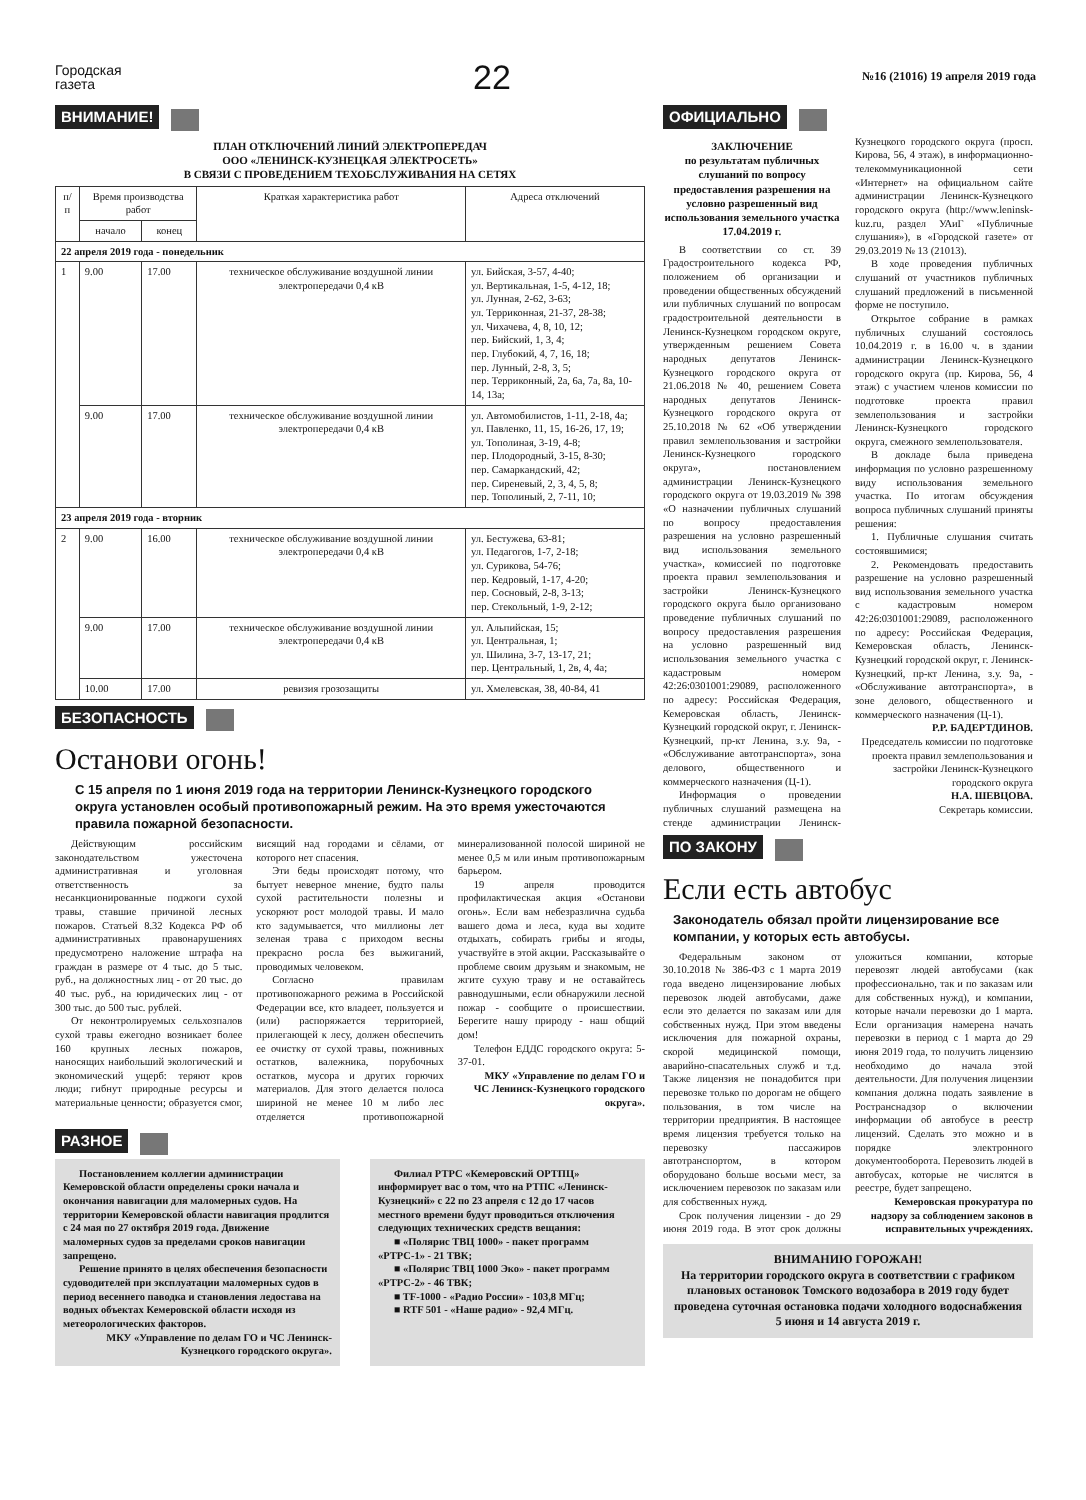Городская
газета
22
№16 (21016) 19 апреля 2019 года
ВНИМАНИЕ!
ПЛАН ОТКЛЮЧЕНИЙ ЛИНИЙ ЭЛЕКТРОПЕРЕДАЧ
ООО «ЛЕНИНСК-КУЗНЕЦКАЯ ЭЛЕКТРОСЕТЬ»
В СВЯЗИ С ПРОВЕДЕНИЕМ ТЕХОБСЛУЖИВАНИЯ НА СЕТЯХ
| п/п | Время производства работ | | Краткая характеристика работ | Адреса отключений |
| --- | --- | --- | --- | --- |
| | начало | конец | | |
| 22 апреля 2019 года - понедельник | | | | |
| 1 | 9.00 | 17.00 | техническое обслуживание воздушной линии электропередачи 0,4 кВ | ул. Бийская, 3-57, 4-40; ул. Вертикальная, 1-5, 4-12, 18; ул. Лунная, 2-62, 3-63; ул. Терриконная, 21-37, 28-38; ул. Чихачева, 4, 8, 10, 12; пер. Бийский, 1, 3, 4; пер. Глубокий, 4, 7, 16, 18; пер. Лунный, 2-8, 3, 5; пер. Терриконный, 2а, 6а, 7а, 8а, 10-14, 13а; |
| | 9.00 | 17.00 | техническое обслуживание воздушной линии электропередачи 0,4 кВ | ул. Автомобилистов, 1-11, 2-18, 4а; ул. Павленко, 11, 15, 16-26, 17, 19; ул. Тополиная, 3-19, 4-8; пер. Плодородный, 3-15, 8-30; пер. Самаркандский, 42; пер. Сиреневый, 2, 3, 4, 5, 8; пер. Тополиный, 2, 7-11, 10; |
| 23 апреля 2019 года - вторник | | | | |
| 2 | 9.00 | 16.00 | техническое обслуживание воздушной линии электропередачи 0,4 кВ | ул. Бестужева, 63-81; ул. Педагогов, 1-7, 2-18; ул. Сурикова, 54-76; пер. Кедровый, 1-17, 4-20; пер. Сосновый, 2-8, 3-13; пер. Стекольный, 1-9, 2-12; |
| | 9.00 | 17.00 | техническое обслуживание воздушной линии электропередачи 0,4 кВ | ул. Альпийская, 15; ул. Центральная, 1; ул. Шилина, 3-7, 13-17, 21; пер. Центральный, 1, 2в, 4, 4а; |
| | 10.00 | 17.00 | ревизия грозозащиты | ул. Хмелевская, 38, 40-84, 41 |
БЕЗОПАСНОСТЬ
Останови огонь!
С 15 апреля по 1 июня 2019 года на территории Ленинск-Кузнецкого городского округа установлен особый противопожарный режим. На это время ужесточаются правила пожарной безопасности.
Действующим российским законодательством ужесточена административная и уголовная ответственность за несанкционированные поджоги сухой травы, ставшие причиной лесных пожаров. Статьей 8.32 Кодекса РФ об административных правонарушениях предусмотрено наложение штрафа на граждан в размере от 4 тыс. до 5 тыс. руб., на должностных лиц - от 20 тыс. до 40 тыс. руб., на юридических лиц - от 300 тыс. до 500 тыс. рублей.
От неконтролируемых сельхозпалов сухой травы ежегодно возникает более 160 крупных лесных пожаров, наносящих наибольший экологический и экономический ущерб: теряют кров люди; гибнут природные ресурсы и материальные ценности; образуется смог, висящий над городами и сёлами, от которого нет спасения.
Эти беды происходят потому, что бытует неверное мнение, будто палы сухой растительности полезны и ускоряют рост молодой травы. И мало кто задумывается, что миллионы лет зеленая трава с приходом весны прекрасно росла без выжиганий, проводимых человеком.
Согласно правилам противопожарного режима в Российской Федерации все, кто владеет, пользуется и (или) распоряжается территорией, прилегающей к лесу, должен обеспечить ее очистку от сухой травы, пожнивных остатков, валежника, порубочных остатков, мусора и других горючих материалов. Для этого делается полоса шириной не менее 10 м либо лес отделяется противопожарной минерализованной полосой шириной не менее 0,5 м или иным противопожарным барьером.
19 апреля проводится профилактическая акция «Останови огонь». Если вам небезразлична судьба вашего дома и леса, куда вы ходите отдыхать, собирать грибы и ягоды, участвуйте в этой акции. Рассказывайте о проблеме своим друзьям и знакомым, не жгите сухую траву и не оставайтесь равнодушными, если обнаружили лесной пожар - сообщите о происшествии. Берегите нашу природу - наш общий дом!
Телефон ЕДДС городского округа: 5-37-01.
МКУ «Управление по делам ГО и ЧС Ленинск-Кузнецкого городского округа».
РАЗНОЕ
Постановлением коллегии администрации Кемеровской области определены сроки начала и окончания навигации для маломерных судов. На территории Кемеровской области навигация продлится с 24 мая по 27 октября 2019 года. Движение маломерных судов за пределами сроков навигации запрещено.
Решение принято в целях обеспечения безопасности судоводителей при эксплуатации маломерных судов в период весеннего паводка и становления ледостава на водных объектах Кемеровской области исходя из метеорологических факторов.
МКУ «Управление по делам ГО и ЧС Ленинск-Кузнецкого городского округа».
Филиал РТРС «Кемеровский ОРТПЦ» информирует вас о том, что на РТПС «Ленинск-Кузнецкий» с 22 по 23 апреля с 12 до 17 часов местного времени будут проводиться отключения следующих технических средств вещания:
■ «Полярис ТВЦ 1000» - пакет программ «РТРС-1» - 21 ТВК;
■ «Полярис ТВЦ 1000 Эко» - пакет программ «РТРС-2» - 46 ТВК;
■ TF-1000 - «Радио России» - 103,8 МГц;
■ RTF 501 - «Наше радио» - 92,4 МГц.
ОФИЦИАЛЬНО
ЗАКЛЮЧЕНИЕ
по результатам публичных слушаний по вопросу предоставления разрешения на условно разрешенный вид использования земельного участка
17.04.2019 г.
В соответствии со ст. 39 Градостроительного кодекса РФ, положением об организации и проведении общественных обсуждений или публичных слушаний по вопросам градостроительной деятельности в Ленинск-Кузнецком городском округе, утвержденным решением Совета народных депутатов Ленинск-Кузнецкого городского округа от 21.06.2018 № 40, решением Совета народных депутатов Ленинск-Кузнецкого городского округа от 25.10.2018 № 62 «Об утверждении правил землепользования и застройки Ленинск-Кузнецкого городского округа», постановлением администрации Ленинск-Кузнецкого городского округа от 19.03.2019 № 398 «О назначении публичных слушаний по вопросу предоставления разрешения на условно разрешенный вид использования земельного участка», комиссией по подготовке проекта правил землепользования и застройки Ленинск-Кузнецкого городского округа было организовано проведение публичных слушаний по вопросу предоставления разрешения на условно разрешенный вид использования земельного участка с кадастровым номером 42:26:0301001:29089, расположенного по адресу: Российская Федерация, Кемеровская область, Ленинск-Кузнецкий городской округ, г. Ленинск-Кузнецкий, пр-кт Ленина, з.у. 9а, - «Обслуживание автотранспорта», зона делового, общественного и коммерческого назначения (Ц-1).
Информация о проведении публичных слушаний размещена на стенде администрации Ленинск-Кузнецкого городского округа (просп. Кирова, 56, 4 этаж), в информационно-телекоммуникационной сети «Интернет» на официальном сайте администрации Ленинск-Кузнецкого городского округа (http://www.leninsk-kuz.ru, раздел УАиГ «Публичные слушания»), в «Городской газете» от 29.03.2019 № 13 (21013).
В ходе проведения публичных слушаний от участников публичных слушаний предложений в письменной форме не поступило.
Открытое собрание в рамках публичных слушаний состоялось 10.04.2019 г. в 16.00 ч. в здании администрации Ленинск-Кузнецкого городского округа (пр. Кирова, 56, 4 этаж) с участием членов комиссии по подготовке проекта правил землепользования и застройки Ленинск-Кузнецкого городского округа, смежного землепользователя.
В докладе была приведена информация по условно разрешенному виду использования земельного участка. По итогам обсуждения вопроса публичных слушаний приняты решения:
1. Публичные слушания считать состоявшимися;
2. Рекомендовать предоставить разрешение на условно разрешенный вид использования земельного участка с кадастровым номером 42:26:0301001:29089, расположенного по адресу: Российская Федерация, Кемеровская область, Ленинск-Кузнецкий городской округ, г. Ленинск-Кузнецкий, пр-кт Ленина, з.у. 9а, - «Обслуживание автотранспорта», в зоне делового, общественного и коммерческого назначения (Ц-1).
Р.Р. БАДЕРТДИНОВ.
Председатель комиссии по подготовке проекта правил землепользования и застройки Ленинск-Кузнецкого городского округа
Н.А. ШЕВЦОВА.
Секретарь комиссии.
ПО ЗАКОНУ
Если есть автобус
Законодатель обязал пройти лицензирование все компании, у которых есть автобусы.
Федеральным законом от 30.10.2018 № 386-ФЗ с 1 марта 2019 года введено лицензирование любых перевозок людей автобусами, даже если это делается по заказам или для собственных нужд. При этом введены исключения для пожарной охраны, скорой медицинской помощи, аварийно-спасательных служб и т.д. Также лицензия не понадобится при перевозке только по дорогам не общего пользования, в том числе на территории предприятия. В настоящее время лицензия требуется только на перевозку пассажиров автотранспортом, в котором оборудовано больше восьми мест, за исключением перевозок по заказам или для собственных нужд.
Срок получения лицензии - до 29 июня 2019 года. В этот срок должны уложиться компании, которые перевозят людей автобусами (как профессионально, так и по заказам или для собственных нужд), и компании, которые начали перевозки до 1 марта. Если организация намерена начать перевозки в период с 1 марта до 29 июня 2019 года, то получить лицензию необходимо до начала этой деятельности. Для получения лицензии компания должна подать заявление в Ространснадзор о включении информации об автобусе в реестр лицензий. Сделать это можно и в порядке электронного документооборота. Перевозить людей в автобусах, которые не числятся в реестре, будет запрещено.
Кемеровская прокуратура по надзору за соблюдением законов в исправительных учреждениях.
ВНИМАНИЮ ГОРОЖАН!
На территории городского округа в соответствии с графиком плановых остановок Томского водозабора в 2019 году будет проведена суточная остановка подачи холодного водоснабжения 5 июня и 14 августа 2019 г.